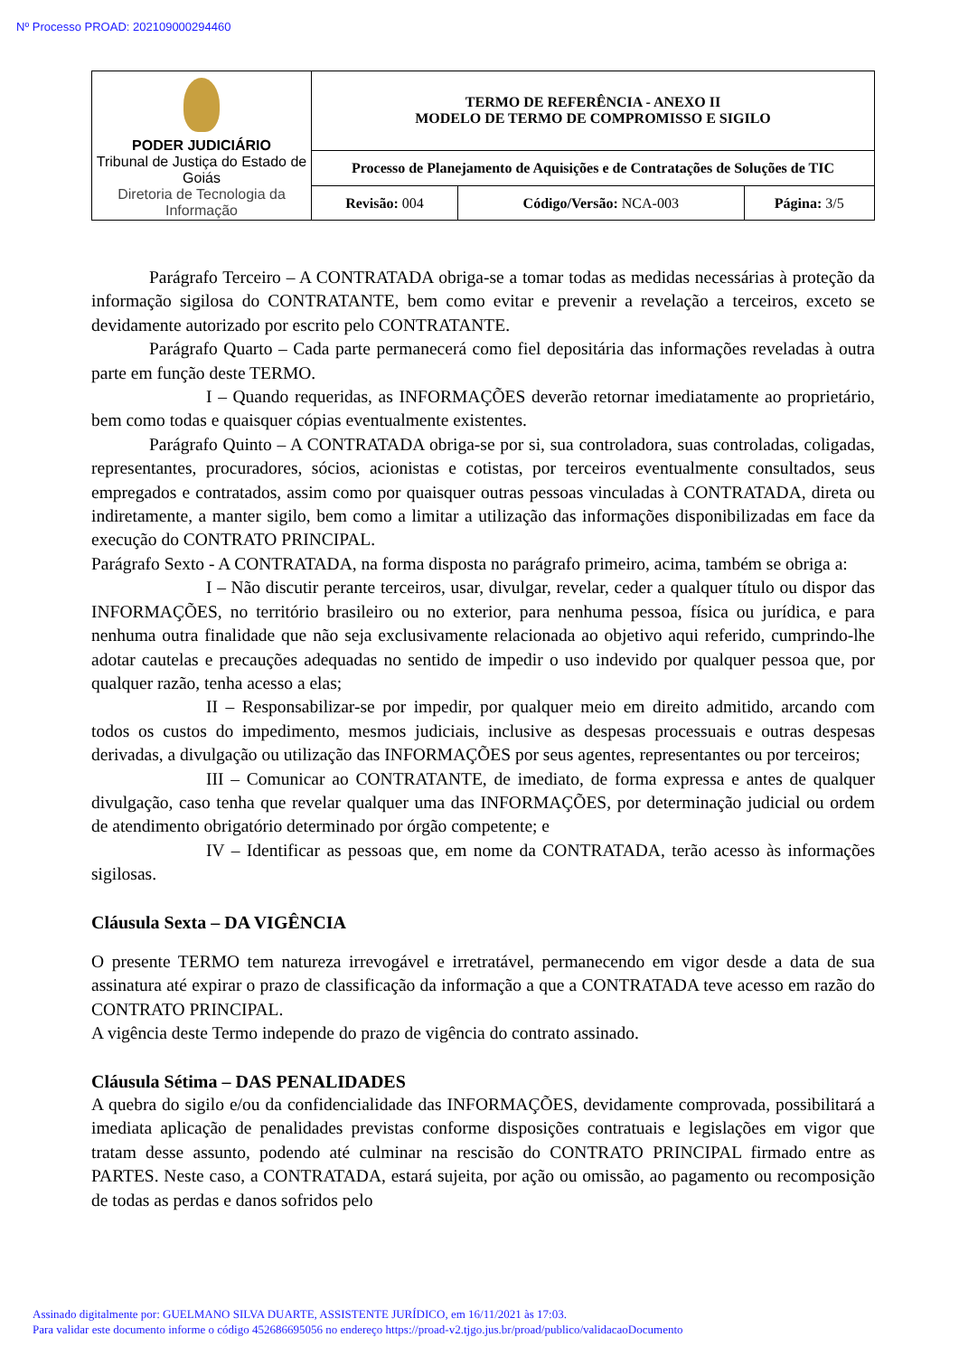Nº Processo PROAD: 202109000294460
| PODER JUDICIÁRIO Tribunal de Justiça do Estado de Goiás Diretoria de Tecnologia da Informação | TERMO DE REFERÊNCIA - ANEXO II MODELO DE TERMO DE COMPROMISSO E SIGILO | | |
| | Processo de Planejamento de Aquisições e de Contratações de Soluções de TIC | | |
| | Revisão: 004 | Código/Versão: NCA-003 | Página: 3/5 |
Parágrafo Terceiro – A CONTRATADA obriga-se a tomar todas as medidas necessárias à proteção da informação sigilosa do CONTRATANTE, bem como evitar e prevenir a revelação a terceiros, exceto se devidamente autorizado por escrito pelo CONTRATANTE.
Parágrafo Quarto – Cada parte permanecerá como fiel depositária das informações reveladas à outra parte em função deste TERMO.
I – Quando requeridas, as INFORMAÇÕES deverão retornar imediatamente ao proprietário, bem como todas e quaisquer cópias eventualmente existentes.
Parágrafo Quinto – A CONTRATADA obriga-se por si, sua controladora, suas controladas, coligadas, representantes, procuradores, sócios, acionistas e cotistas, por terceiros eventualmente consultados, seus empregados e contratados, assim como por quaisquer outras pessoas vinculadas à CONTRATADA, direta ou indiretamente, a manter sigilo, bem como a limitar a utilização das informações disponibilizadas em face da execução do CONTRATO PRINCIPAL.
Parágrafo Sexto - A CONTRATADA, na forma disposta no parágrafo primeiro, acima, também se obriga a:
I – Não discutir perante terceiros, usar, divulgar, revelar, ceder a qualquer título ou dispor das INFORMAÇÕES, no território brasileiro ou no exterior, para nenhuma pessoa, física ou jurídica, e para nenhuma outra finalidade que não seja exclusivamente relacionada ao objetivo aqui referido, cumprindo-lhe adotar cautelas e precauções adequadas no sentido de impedir o uso indevido por qualquer pessoa que, por qualquer razão, tenha acesso a elas;
II – Responsabilizar-se por impedir, por qualquer meio em direito admitido, arcando com todos os custos do impedimento, mesmos judiciais, inclusive as despesas processuais e outras despesas derivadas, a divulgação ou utilização das INFORMAÇÕES por seus agentes, representantes ou por terceiros;
III – Comunicar ao CONTRATANTE, de imediato, de forma expressa e antes de qualquer divulgação, caso tenha que revelar qualquer uma das INFORMAÇÕES, por determinação judicial ou ordem de atendimento obrigatório determinado por órgão competente; e
IV – Identificar as pessoas que, em nome da CONTRATADA, terão acesso às informações sigilosas.
Cláusula Sexta – DA VIGÊNCIA
O presente TERMO tem natureza irrevogável e irretratável, permanecendo em vigor desde a data de sua assinatura até expirar o prazo de classificação da informação a que a CONTRATADA teve acesso em razão do CONTRATO PRINCIPAL.
A vigência deste Termo independe do prazo de vigência do contrato assinado.
Cláusula Sétima – DAS PENALIDADES
A quebra do sigilo e/ou da confidencialidade das INFORMAÇÕES, devidamente comprovada, possibilitará a imediata aplicação de penalidades previstas conforme disposições contratuais e legislações em vigor que tratam desse assunto, podendo até culminar na rescisão do CONTRATO PRINCIPAL firmado entre as PARTES. Neste caso, a CONTRATADA, estará sujeita, por ação ou omissão, ao pagamento ou recomposição de todas as perdas e danos sofridos pelo
Assinado digitalmente por: GUELMANO SILVA DUARTE, ASSISTENTE JURÍDICO, em 16/11/2021 às 17:03.
Para validar este documento informe o código 452686695056 no endereço https://proad-v2.tjgo.jus.br/proad/publico/validacaoDocumento